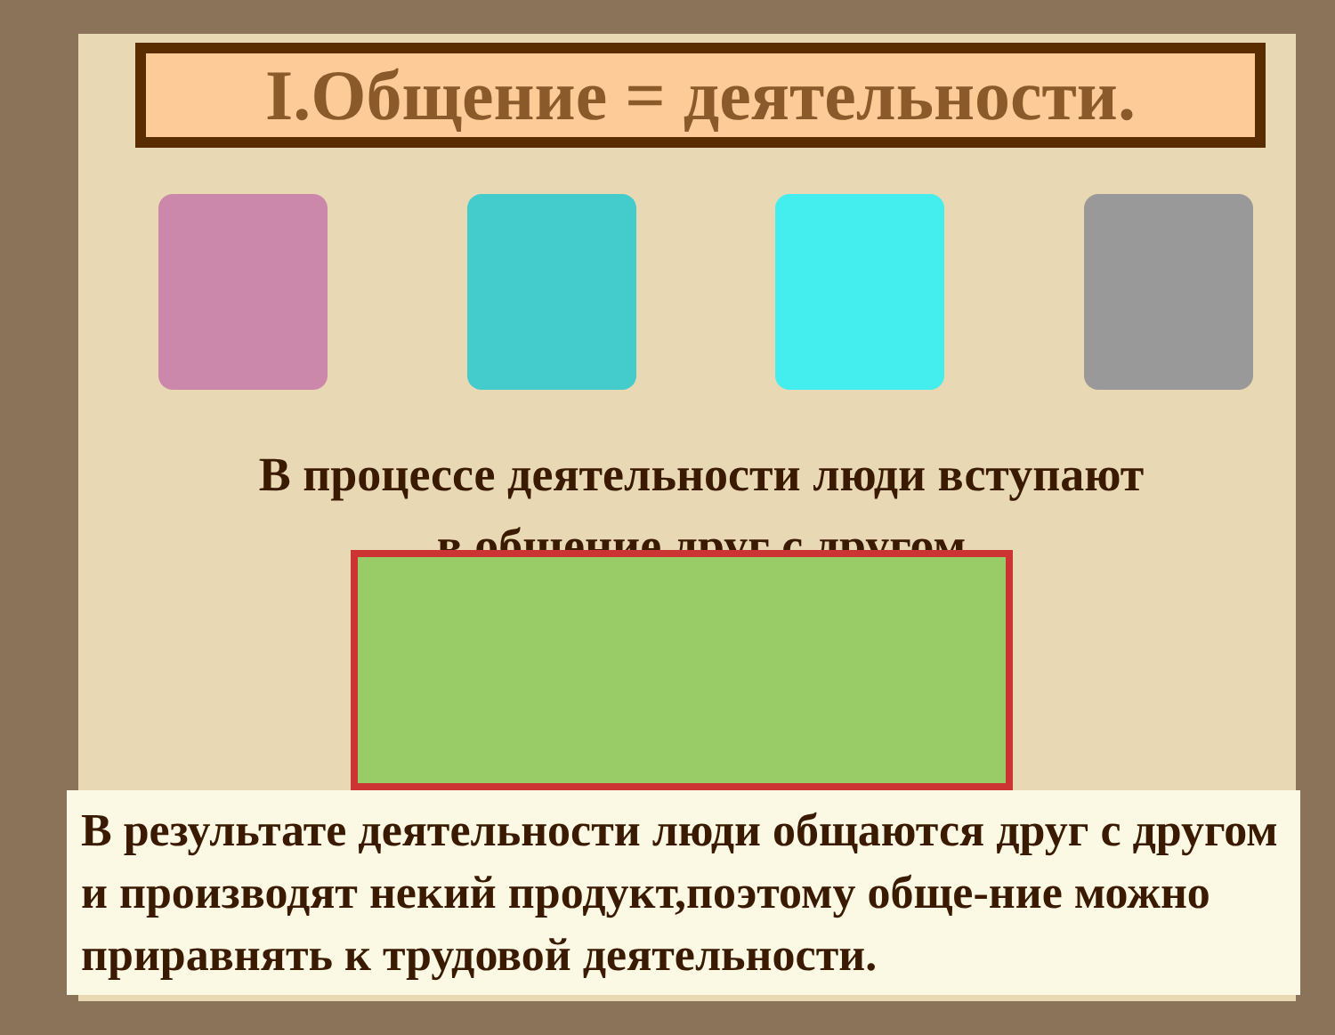I.Общение = деятельности.
В процессе деятельности люди вступают
в общение друг с другом
В результате деятельности люди общаются друг с другом и производят некий продукт,поэтому обще-ние можно приравнять к трудовой деятельности.